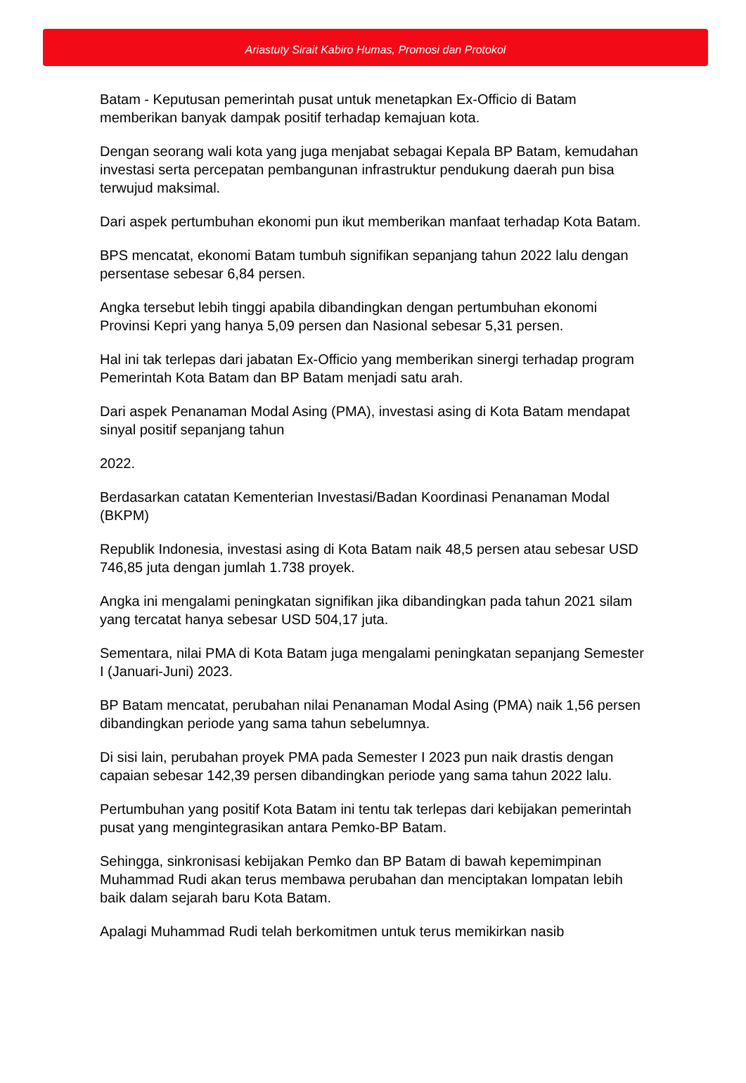Ariastuty Sirait Kabiro Humas, Promosi dan Protokol
Batam - Keputusan pemerintah pusat untuk menetapkan Ex-Officio di Batam memberikan banyak dampak positif terhadap kemajuan kota.
Dengan seorang wali kota yang juga menjabat sebagai Kepala BP Batam, kemudahan investasi serta percepatan pembangunan infrastruktur pendukung daerah pun bisa terwujud maksimal.
Dari aspek pertumbuhan ekonomi pun ikut memberikan manfaat terhadap Kota Batam.
BPS mencatat, ekonomi Batam tumbuh signifikan sepanjang tahun 2022 lalu dengan persentase sebesar 6,84 persen.
Angka tersebut lebih tinggi apabila dibandingkan dengan pertumbuhan ekonomi Provinsi Kepri yang hanya 5,09 persen dan Nasional sebesar 5,31 persen.
Hal ini tak terlepas dari jabatan Ex-Officio yang memberikan sinergi terhadap program Pemerintah Kota Batam dan BP Batam menjadi satu arah.
Dari aspek Penanaman Modal Asing (PMA), investasi asing di Kota Batam mendapat sinyal positif sepanjang tahun
2022.
Berdasarkan catatan Kementerian Investasi/Badan Koordinasi Penanaman Modal (BKPM)
Republik Indonesia, investasi asing di Kota Batam naik 48,5 persen atau sebesar USD 746,85 juta dengan jumlah 1.738 proyek.
Angka ini mengalami peningkatan signifikan jika dibandingkan pada tahun 2021 silam yang tercatat hanya sebesar USD 504,17 juta.
Sementara, nilai PMA di Kota Batam juga mengalami peningkatan sepanjang Semester I (Januari-Juni) 2023.
BP Batam mencatat, perubahan nilai Penanaman Modal Asing (PMA) naik 1,56 persen dibandingkan periode yang sama tahun sebelumnya.
Di sisi lain, perubahan proyek PMA pada Semester I 2023 pun naik drastis dengan capaian sebesar 142,39 persen dibandingkan periode yang sama tahun 2022 lalu.
Pertumbuhan yang positif Kota Batam ini tentu tak terlepas dari kebijakan pemerintah pusat yang mengintegrasikan antara Pemko-BP Batam.
Sehingga, sinkronisasi kebijakan Pemko dan BP Batam di bawah kepemimpinan Muhammad Rudi akan terus membawa perubahan dan menciptakan lompatan lebih baik dalam sejarah baru Kota Batam.
Apalagi Muhammad Rudi telah berkomitmen untuk terus memikirkan nasib